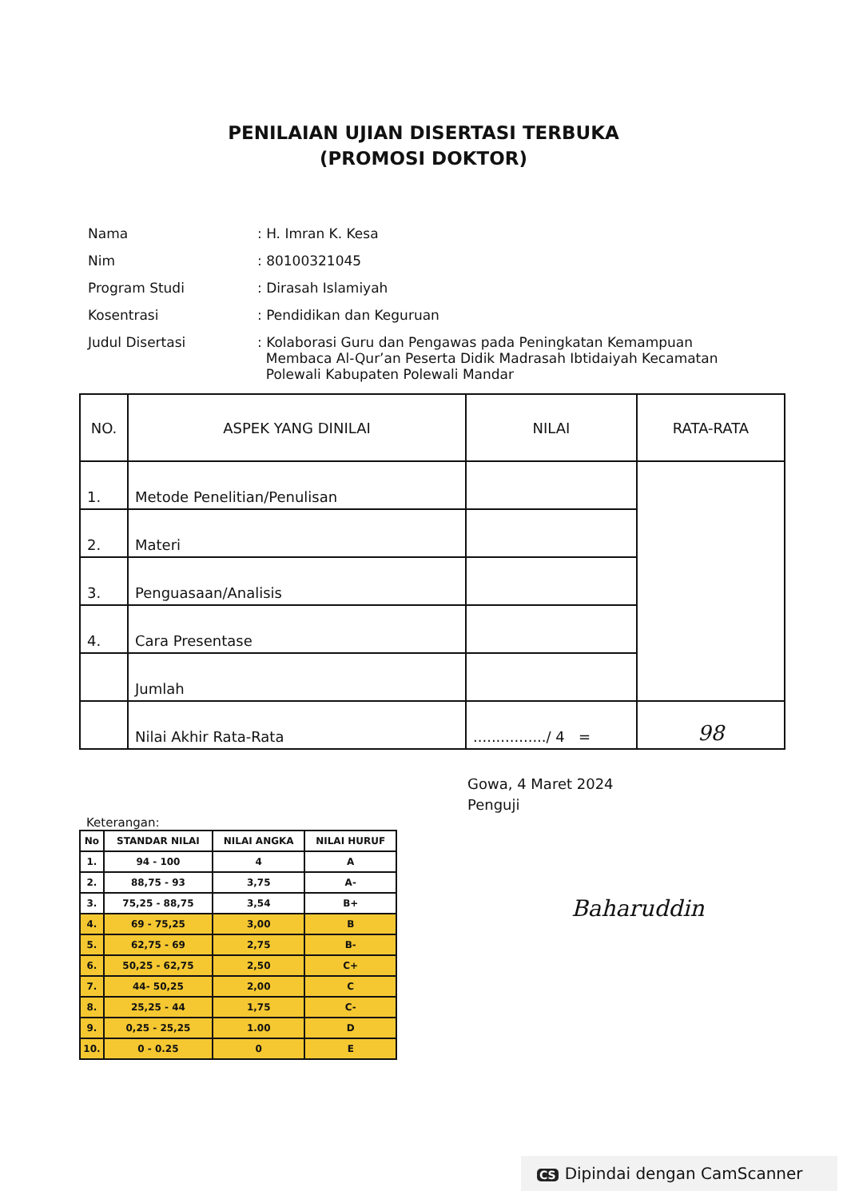PENILAIAN UJIAN DISERTASI TERBUKA
(PROMOSI DOKTOR)
| Nama | : H. Imran K. Kesa |
| Nim | : 80100321045 |
| Program Studi | : Dirasah Islamiyah |
| Kosentrasi | : Pendidikan dan Keguruan |
| Judul Disertasi | : Kolaborasi Guru dan Pengawas pada Peningkatan Kemampuan Membaca Al-Qur’an Peserta Didik Madrasah Ibtidaiyah Kecamatan Polewali Kabupaten Polewali Mandar |
| NO. | ASPEK YANG DINILAI | NILAI | RATA-RATA |
| --- | --- | --- | --- |
| 1. | Metode Penelitian/Penulisan | | |
| 2. | Materi | | |
| 3. | Penguasaan/Analisis | | |
| 4. | Cara Presentase | | |
| | Jumlah | | |
| | Nilai Akhir Rata-Rata | ................/ 4 = | 98 |
Gowa, 4 Maret 2024
Penguji
Keterangan:
| No | STANDAR NILAI | NILAI ANGKA | NILAI HURUF |
| --- | --- | --- | --- |
| 1. | 94 - 100 | 4 | A |
| 2. | 88,75 - 93 | 3,75 | A- |
| 3. | 75,25 - 88,75 | 3,54 | B+ |
| 4. | 69 - 75,25 | 3,00 | B |
| 5. | 62,75 - 69 | 2,75 | B- |
| 6. | 50,25 - 62,75 | 2,50 | C+ |
| 7. | 44- 50,25 | 2,00 | C |
| 8. | 25,25 - 44 | 1,75 | C- |
| 9. | 0,25 - 25,25 | 1.00 | D |
| 10. | 0 - 0.25 | 0 | E |
Baharuddin
CS Dipindai dengan CamScanner